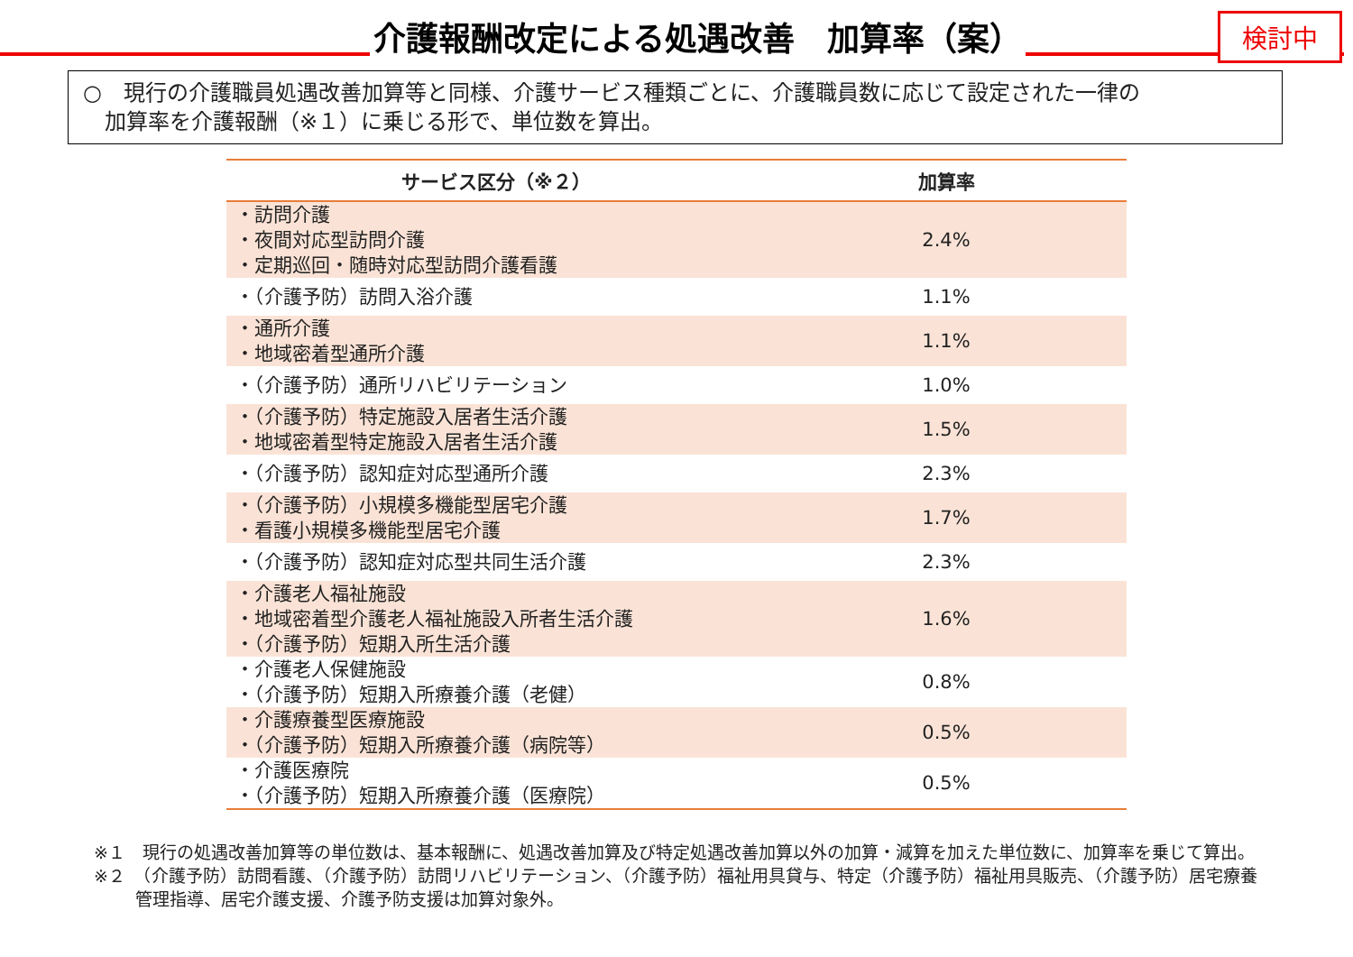介護報酬改定による処遇改善　加算率（案）
検討中
○　現行の介護職員処遇改善加算等と同様、介護サービス種類ごとに、介護職員数に応じて設定された一律の
　加算率を介護報酬（※１）に乗じる形で、単位数を算出。
| サービス区分（※２） | 加算率 |
| --- | --- |
| ・訪問介護 ・夜間対応型訪問介護 ・定期巡回・随時対応型訪問介護看護 | 2.4% |
| ・（介護予防）訪問入浴介護 | 1.1% |
| ・通所介護 ・地域密着型通所介護 | 1.1% |
| ・（介護予防）通所リハビリテーション | 1.0% |
| ・（介護予防）特定施設入居者生活介護 ・地域密着型特定施設入居者生活介護 | 1.5% |
| ・（介護予防）認知症対応型通所介護 | 2.3% |
| ・（介護予防）小規模多機能型居宅介護 ・看護小規模多機能型居宅介護 | 1.7% |
| ・（介護予防）認知症対応型共同生活介護 | 2.3% |
| ・介護老人福祉施設 ・地域密着型介護老人福祉施設入所者生活介護 ・（介護予防）短期入所生活介護 | 1.6% |
| ・介護老人保健施設 ・（介護予防）短期入所療養介護（老健） | 0.8% |
| ・介護療養型医療施設 ・（介護予防）短期入所療養介護（病院等） | 0.5% |
| ・介護医療院 ・（介護予防）短期入所療養介護（医療院） | 0.5% |
※１　現行の処遇改善加算等の単位数は、基本報酬に、処遇改善加算及び特定処遇改善加算以外の加算・減算を加えた単位数に、加算率を乗じて算出。
※２　（介護予防）訪問看護、（介護予防）訪問リハビリテーション、（介護予防）福祉用具貸与、特定（介護予防）福祉用具販売、（介護予防）居宅療養管理指導、居宅介護支援、介護予防支援は加算対象外。